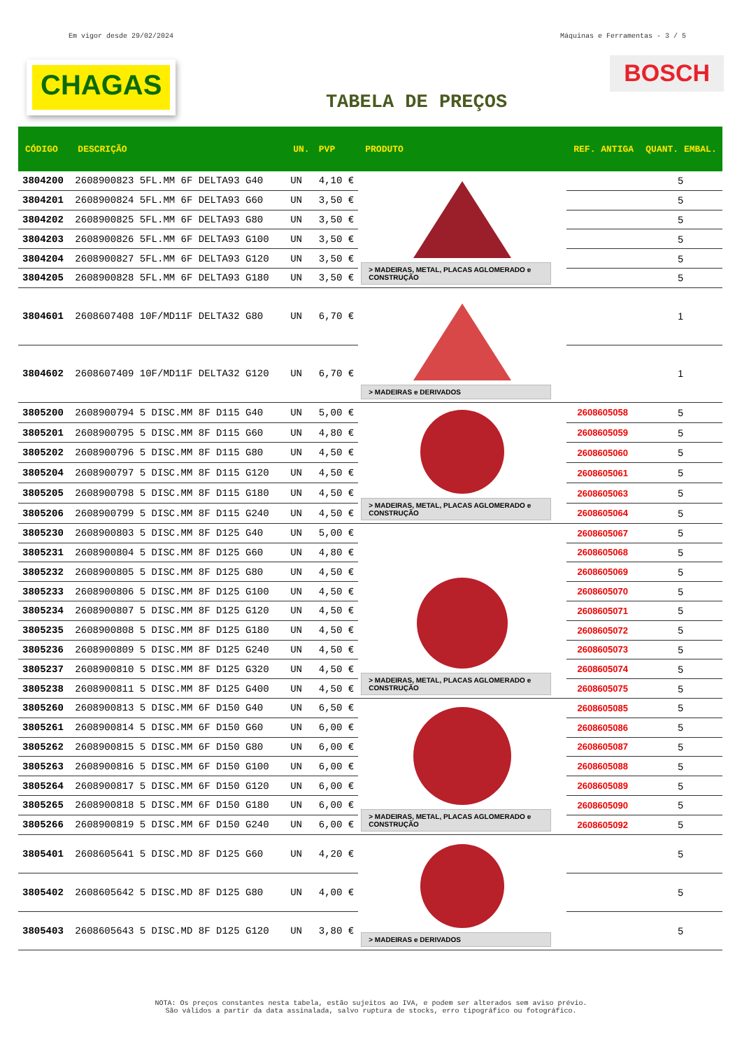Em vigor desde 29/02/2024 Máquinas e Ferramentas - 3 / 5
CHAGAS
BOSCH
TABELA DE PREÇOS
| CÓDIGO | DESCRIÇÃO | UN. | PVP | PRODUTO | REF. ANTIGA | QUANT. EMBAL. |
| --- | --- | --- | --- | --- | --- | --- |
| 3804200 | 2608900823 5FL.MM 6F DELTA93 G40 | UN | 4,10 € | > MADEIRAS, METAL, PLACAS AGLOMERADO e CONSTRUÇÃO | | 5 |
| 3804201 | 2608900824 5FL.MM 6F DELTA93 G60 | UN | 3,50 € | | | 5 |
| 3804202 | 2608900825 5FL.MM 6F DELTA93 G80 | UN | 3,50 € | | | 5 |
| 3804203 | 2608900826 5FL.MM 6F DELTA93 G100 | UN | 3,50 € | | | 5 |
| 3804204 | 2608900827 5FL.MM 6F DELTA93 G120 | UN | 3,50 € | | | 5 |
| 3804205 | 2608900828 5FL.MM 6F DELTA93 G180 | UN | 3,50 € | | | 5 |
| 3804601 | 2608607408 10F/MD11F DELTA32 G80 | UN | 6,70 € | > MADEIRAS e DERIVADOS | | 1 |
| 3804602 | 2608607409 10F/MD11F DELTA32 G120 | UN | 6,70 € | | | 1 |
| 3805200 | 2608900794 5 DISC.MM 8F D115 G40 | UN | 5,00 € | > MADEIRAS, METAL, PLACAS AGLOMERADO e CONSTRUÇÃO | 2608605058 | 5 |
| 3805201 | 2608900795 5 DISC.MM 8F D115 G60 | UN | 4,80 € | | 2608605059 | 5 |
| 3805202 | 2608900796 5 DISC.MM 8F D115 G80 | UN | 4,50 € | | 2608605060 | 5 |
| 3805204 | 2608900797 5 DISC.MM 8F D115 G120 | UN | 4,50 € | | 2608605061 | 5 |
| 3805205 | 2608900798 5 DISC.MM 8F D115 G180 | UN | 4,50 € | | 2608605063 | 5 |
| 3805206 | 2608900799 5 DISC.MM 8F D115 G240 | UN | 4,50 € | | 2608605064 | 5 |
| 3805230 | 2608900803 5 DISC.MM 8F D125 G40 | UN | 5,00 € | > MADEIRAS, METAL, PLACAS AGLOMERADO e CONSTRUÇÃO | 2608605067 | 5 |
| 3805231 | 2608900804 5 DISC.MM 8F D125 G60 | UN | 4,80 € | | 2608605068 | 5 |
| 3805232 | 2608900805 5 DISC.MM 8F D125 G80 | UN | 4,50 € | | 2608605069 | 5 |
| 3805233 | 2608900806 5 DISC.MM 8F D125 G100 | UN | 4,50 € | | 2608605070 | 5 |
| 3805234 | 2608900807 5 DISC.MM 8F D125 G120 | UN | 4,50 € | | 2608605071 | 5 |
| 3805235 | 2608900808 5 DISC.MM 8F D125 G180 | UN | 4,50 € | | 2608605072 | 5 |
| 3805236 | 2608900809 5 DISC.MM 8F D125 G240 | UN | 4,50 € | | 2608605073 | 5 |
| 3805237 | 2608900810 5 DISC.MM 8F D125 G320 | UN | 4,50 € | | 2608605074 | 5 |
| 3805238 | 2608900811 5 DISC.MM 8F D125 G400 | UN | 4,50 € | | 2608605075 | 5 |
| 3805260 | 2608900813 5 DISC.MM 6F D150 G40 | UN | 6,50 € | > MADEIRAS, METAL, PLACAS AGLOMERADO e CONSTRUÇÃO | 2608605085 | 5 |
| 3805261 | 2608900814 5 DISC.MM 6F D150 G60 | UN | 6,00 € | | 2608605086 | 5 |
| 3805262 | 2608900815 5 DISC.MM 6F D150 G80 | UN | 6,00 € | | 2608605087 | 5 |
| 3805263 | 2608900816 5 DISC.MM 6F D150 G100 | UN | 6,00 € | | 2608605088 | 5 |
| 3805264 | 2608900817 5 DISC.MM 6F D150 G120 | UN | 6,00 € | | 2608605089 | 5 |
| 3805265 | 2608900818 5 DISC.MM 6F D150 G180 | UN | 6,00 € | | 2608605090 | 5 |
| 3805266 | 2608900819 5 DISC.MM 6F D150 G240 | UN | 6,00 € | | 2608605092 | 5 |
| 3805401 | 2608605641 5 DISC.MD 8F D125 G60 | UN | 4,20 € | > MADEIRAS e DERIVADOS | | 5 |
| 3805402 | 2608605642 5 DISC.MD 8F D125 G80 | UN | 4,00 € | | | 5 |
| 3805403 | 2608605643 5 DISC.MD 8F D125 G120 | UN | 3,80 € | | | 5 |
NOTA: Os preços constantes nesta tabela, estão sujeitos ao IVA, e podem ser alterados sem aviso prévio.
São válidos a partir da data assinalada, salvo ruptura de stocks, erro tipográfico ou fotográfico.